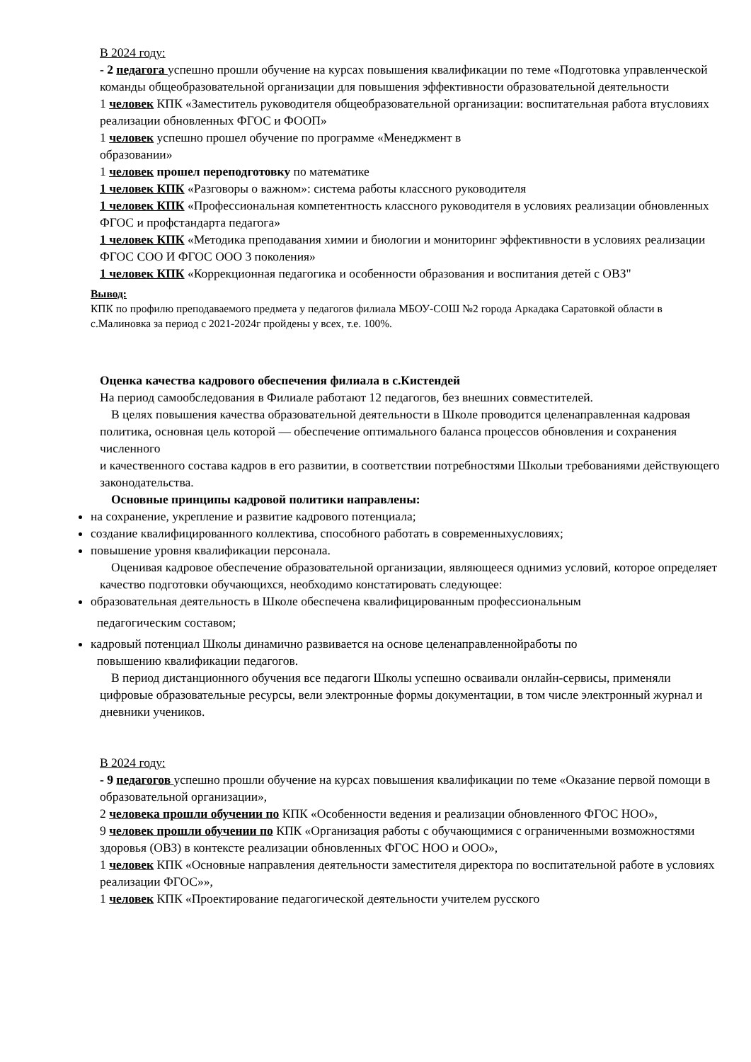В 2024 году:
- 2 педагога успешно прошли обучение на курсах повышения квалификации по теме «Подготовка управленческой команды общеобразовательной организации для повышения эффективности образовательной деятельности
1 человек КПК «Заместитель руководителя общеобразовательной организации: воспитательная работа втусловиях реализации обновленных ФГОС и ФООП»
1 человек успешно прошел обучение по программе «Менеджмент в
образовании»
1 человек прошел переподготовку по математике
1 человек КПК «Разговоры о важном»: система работы классного руководителя
1 человек КПК «Профессиональная компетентность классного руководителя в условиях реализации обновленных ФГОС и профстандарта педагога»
1 человек КПК «Методика преподавания химии и биологии и мониторинг эффективности в условиях реализации ФГОС СОО И ФГОС ООО 3 поколения»
1 человек КПК «Коррекционная педагогика и особенности образования и воспитания детей с ОВЗ"
Вывод:
КПК по профилю преподаваемого предмета у педагогов филиала МБОУ-СОШ №2 города Аркадака Саратовкой области в с.Малиновка за период с 2021-2024г пройдены у всех, т.е. 100%.
Оценка качества кадрового обеспечения филиала в с.Кистендей
На период самообследования в Филиале работают 12 педагогов, без внешних совместителей.
В целях повышения качества образовательной деятельности в Школе проводится целенаправленная кадровая политика, основная цель которой — обеспечение оптимального баланса процессов обновления и сохранения численного
и качественного состава кадров в его развитии, в соответствии потребностями Школыи требованиями действующего законодательства.
Основные принципы кадровой политики направлены:
на сохранение, укрепление и развитие кадрового потенциала;
создание квалифицированного коллектива, способного работать в современныхусловиях;
повышение уровня квалификации персонала.
Оценивая кадровое обеспечение образовательной организации, являющееся однимиз условий, которое определяет качество подготовки обучающихся, необходимо констатировать следующее:
образовательная деятельность в Школе обеспечена квалифицированным профессиональным
педагогическим составом;
кадровый потенциал Школы динамично развивается на основе целенаправленнойработы по
повышению квалификации педагогов.
В период дистанционного обучения все педагоги Школы успешно осваивали онлайн-сервисы, применяли цифровые образовательные ресурсы, вели электронные формы документации, в том числе электронный журнал и дневники учеников.
В 2024 году:
- 9 педагогов успешно прошли обучение на курсах повышения квалификации по теме «Оказание первой помощи в образовательной организации»,
2 человека прошли обучении по КПК «Особенности ведения и реализации обновленного ФГОС НОО»,
9 человек прошли обучении по КПК «Организация работы с обучающимися с ограниченными возможностями здоровья (ОВЗ) в контексте реализации обновленных ФГОС НОО и ООО»,
1 человек КПК «Основные направления деятельности заместителя директора по воспитательной работе в условиях реализации ФГОС»»,
1 человек КПК «Проектирование педагогической деятельности учителем русского